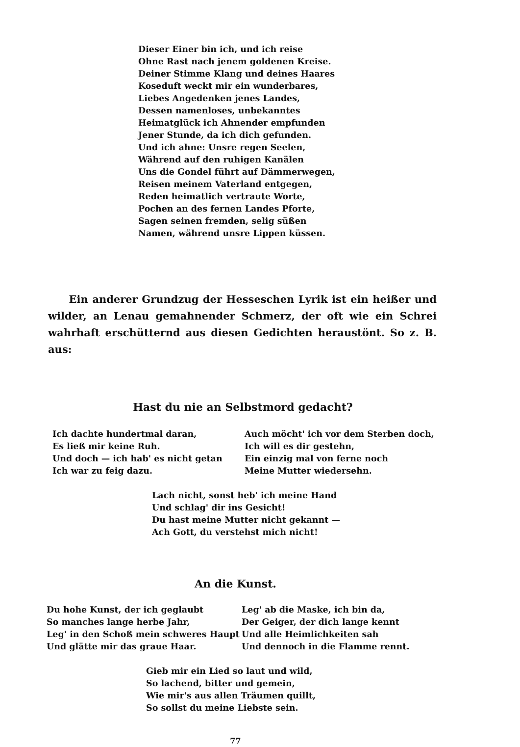Dieser Einer bin ich, und ich reise
Ohne Rast nach jenem goldenen Kreise.
Deiner Stimme Klang und deines Haares
Koseduft weckt mir ein wunderbares,
Liebes Angedenken jenes Landes,
Dessen namenloses, unbekanntes
Heimatglück ich Ahnender empfunden
Jener Stunde, da ich dich gefunden.
Und ich ahne: Unsre regen Seelen,
Während auf den ruhigen Kanälen
Uns die Gondel führt auf Dämmerwegen,
Reisen meinem Vaterland entgegen,
Reden heimatlich vertraute Worte,
Pochen an des fernen Landes Pforte,
Sagen seinen fremden, selig süßen
Namen, während unsre Lippen küssen.
Ein anderer Grundzug der Hesseschen Lyrik ist ein heißer und wilder, an Lenau gemahnender Schmerz, der oft wie ein Schrei wahrhaft erschütternd aus diesen Gedichten heraustönt. So z. B. aus:
Hast du nie an Selbstmord gedacht?
Ich dachte hundertmal daran,
Es ließ mir keine Ruh.
Und doch — ich hab' es nicht getan
Ich war zu feig dazu.
Auch möcht' ich vor dem Sterben doch,
Ich will es dir gestehn,
Ein einzig mal von ferne noch
Meine Mutter wiedersehn.
Lach nicht, sonst heb' ich meine Hand
Und schlag' dir ins Gesicht!
Du hast meine Mutter nicht gekannt —
Ach Gott, du verstehst mich nicht!
An die Kunst.
Du hohe Kunst, der ich geglaubt
So manches lange herbe Jahr,
Leg' in den Schoß mein schweres Haupt
Und glätte mir das graue Haar.
Leg' ab die Maske, ich bin da,
Der Geiger, der dich lange kennt
Und alle Heimlichkeiten sah
Und dennoch in die Flamme rennt.
Gieb mir ein Lied so laut und wild,
So lachend, bitter und gemein,
Wie mir's aus allen Träumen quillt,
So sollst du meine Liebste sein.
77